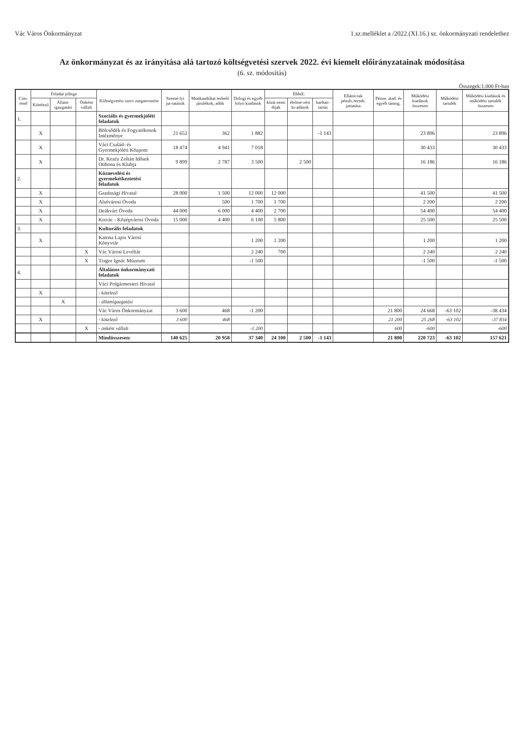Vác Város Önkormányzat 1.sz.melléklet a /2022.(XI.16.) sz. önkormányzati rendelethez
Az önkormányzat és az irányítása alá tartozó költségvetési szervek 2022. évi kiemelt előirányzatainak módosítása
(6. sz. módosítás)
Összegek:1.000 Ft-ban
| Cím-rend | Feladat jellege | | | Költségvetési szerv megnevezése | Szemé-lyi jut-tatások | Munkaadókat terhelő járulékok, adók | Dologi és egyéb folyó kiadások | Ebből: | | | Ellátot-tak pénzb./termb. juttatása | Pénze. átad. és egyéb támog. | Működési kiadások összesen | Működési tartalék | Működési kiadások és működési tartalék összesen |
| --- | --- | --- | --- | --- | --- | --- | --- | --- | --- | --- | --- | --- | --- | --- | --- |
| | Kötelező | Állam-igazgatási | Önként vállalt | | | | | közü-zemi díjak | élelme-zési ki-adások | karban-tartás | | | | | |
| 1. | | | | Szociális és gyermekjóléti feladatok | | | | | | | | | | | |
| | X | | | Bölcsődék és Fogyatékosok Intézménye | 21 652 | 362 | 1 882 | | | -1 143 | | | 23 896 | | 23 896 |
| | X | | | Váci Család- és Gyermekjóléti Központ | 18 474 | 4 941 | 7 018 | | | | | | 30 433 | | 30 433 |
| | X | | | Dr. Kezéz Zoltán Idősek Otthona és Klubja | 9 899 | 2 787 | 3 500 | | 2 500 | | | | 16 186 | | 16 186 |
| 2. | | | | Köznevelési és gyermekétkeztetési feladatok | | | | | | | | | | | |
| | X | | | Gazdasági Hivatal | 28 000 | 1 500 | 12 000 | 12 000 | | | | | 41 500 | | 41 500 |
| | X | | | Alsóvárosi Óvoda | | 500 | 1 700 | 1 700 | | | | | 2 200 | | 2 200 |
| | X | | | Deákvári Óvoda | 44 000 | 6 000 | 4 400 | 2 700 | | | | | 54 400 | | 54 400 |
| | X | | | Kisvác - Középvárosi Óvoda | 15 000 | 4 400 | 6 100 | 5 800 | | | | | 25 500 | | 25 500 |
| 3. | | | | Kulturális feladatok | | | | | | | | | | | |
| | X | | | Katona Lajos Városi Könyvtár | | | 1 200 | 1 200 | | | | | 1 200 | | 1 200 |
| | | | X | Vác Városi Levéltár | | | 2 240 | 700 | | | | | 2 240 | | 2 240 |
| | | | X | Tragor Ignác Múzeum | | | -1 500 | | | | | | -1 500 | | -1 500 |
| 4. | | | | Általános önkormányzati feladatok | | | | | | | | | | | |
| | | | | Váci Polgármesteri Hivatal | | | | | | | | | | | |
| | X | | | - kötelező | | | | | | | | | | | |
| | | X | | - államigazgatási | | | | | | | | | | | |
| | | | | Vác Város Önkormányzat | 3 600 | 468 | -1 200 | | | | | 21 800 | 24 668 | -63 102 | -38 434 |
| | X | | | - kötelező | 3 600 | 468 | | | | | | 21 200 | 25 268 | -63 102 | -37 834 |
| | | | X | - önként vállalt | | | -1 200 | | | | | 600 | -600 | | -600 |
| | | | | Mindösszesen: | 140 625 | 20 958 | 37 340 | 24 100 | 2 500 | -1 143 | | 21 800 | 220 723 | -63 102 | 157 621 |